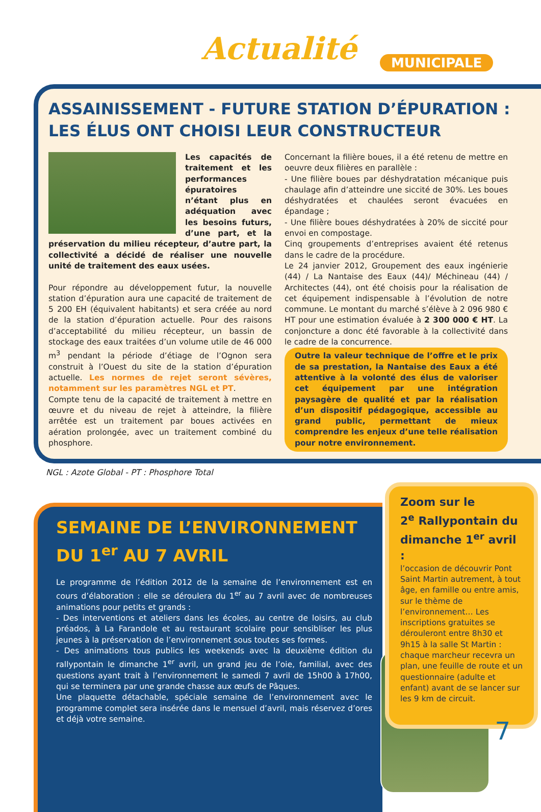Actualité MUNICIPALE
ASSAINISSEMENT - FUTURE STATION D’ÉPURATION :
LES ÉLUS ONT CHOISI LEUR CONSTRUCTEUR
Les capacités de traitement et les performances épuratoires n’étant plus en adéquation avec les besoins futurs, d’une part, et la préservation du milieu récepteur, d’autre part, la collectivité a décidé de réaliser une nouvelle unité de traitement des eaux usées.
Pour répondre au développement futur, la nouvelle station d’épuration aura une capacité de traitement de 5 200 EH (équivalent habitants) et sera créée au nord de la station d’épuration actuelle. Pour des raisons d’acceptabilité du milieu récepteur, un bassin de stockage des eaux traitées d’un volume utile de 46 000 m<sup>3</sup> pendant la période d’étiage de l’Ognon sera construit à l’Ouest du site de la station d’épuration actuelle. Les normes de rejet seront sévères, notamment sur les paramètres NGL et PT.
Compte tenu de la capacité de traitement à mettre en œuvre et du niveau de rejet à atteindre, la filière arrêtée est un traitement par boues activées en aération prolongée, avec un traitement combiné du phosphore.
Concernant la filière boues, il a été retenu de mettre en oeuvre deux filières en parallèle :
- Une filière boues par déshydratation mécanique puis chaulage afin d’atteindre une siccité de 30%. Les boues déshydratées et chaulées seront évacuées en épandage ;
- Une filière boues déshydratées à 20% de siccité pour envoi en compostage.
Cinq groupements d’entreprises avaient été retenus dans le cadre de la procédure.
Le 24 janvier 2012, Groupement des eaux ingénierie (44) / La Nantaise des Eaux (44)/ Méchineau (44) / Architectes (44), ont été choisis pour la réalisation de cet équipement indispensable à l’évolution de notre commune. Le montant du marché s’élève à 2 096 980 € HT pour une estimation évaluée à 2 300 000 € HT. La conjoncture a donc été favorable à la collectivité dans le cadre de la concurrence.
Outre la valeur technique de l’offre et le prix de sa prestation, la Nantaise des Eaux a été attentive à la volonté des élus de valoriser cet équipement par une intégration paysagère de qualité et par la réalisation d’un dispositif pédagogique, accessible au grand public, permettant de mieux comprendre les enjeux d’une telle réalisation pour notre environnement.
NGL : Azote Global - PT : Phosphore Total
SEMAINE DE L’ENVIRONNEMENT
DU 1<sup>er</sup> AU 7 AVRIL
Le programme de l’édition 2012 de la semaine de l’environnement est en cours d’élaboration : elle se déroulera du 1<sup>er</sup> au 7 avril avec de nombreuses animations pour petits et grands :
- Des interventions et ateliers dans les écoles, au centre de loisirs, au club préados, à La Farandole et au restaurant scolaire pour sensibliser les plus jeunes à la préservation de l’environnement sous toutes ses formes.
- Des animations tous publics les weekends avec la deuxième édition du rallypontain le dimanche 1<sup>er</sup> avril, un grand jeu de l’oie, familial, avec des questions ayant trait à l’environnement le samedi 7 avril de 15h00 à 17h00, qui se terminera par une grande chasse aux œufs de Pâques.
Une plaquette détachable, spéciale semaine de l’environnement avec le programme complet sera insérée dans le mensuel d’avril, mais réservez d’ores et déjà votre semaine.
Zoom sur le
2<sup>e</sup> Rallypontain du dimanche 1<sup>er</sup> avril :
l’occasion de découvrir Pont Saint Martin autrement, à tout âge, en famille ou entre amis, sur le thème de l’environnement… Les inscriptions gratuites se dérouleront entre 8h30 et 9h15 à la salle St Martin : chaque marcheur recevra un plan, une feuille de route et un questionnaire (adulte et enfant) avant de se lancer sur les 9 km de circuit.
7